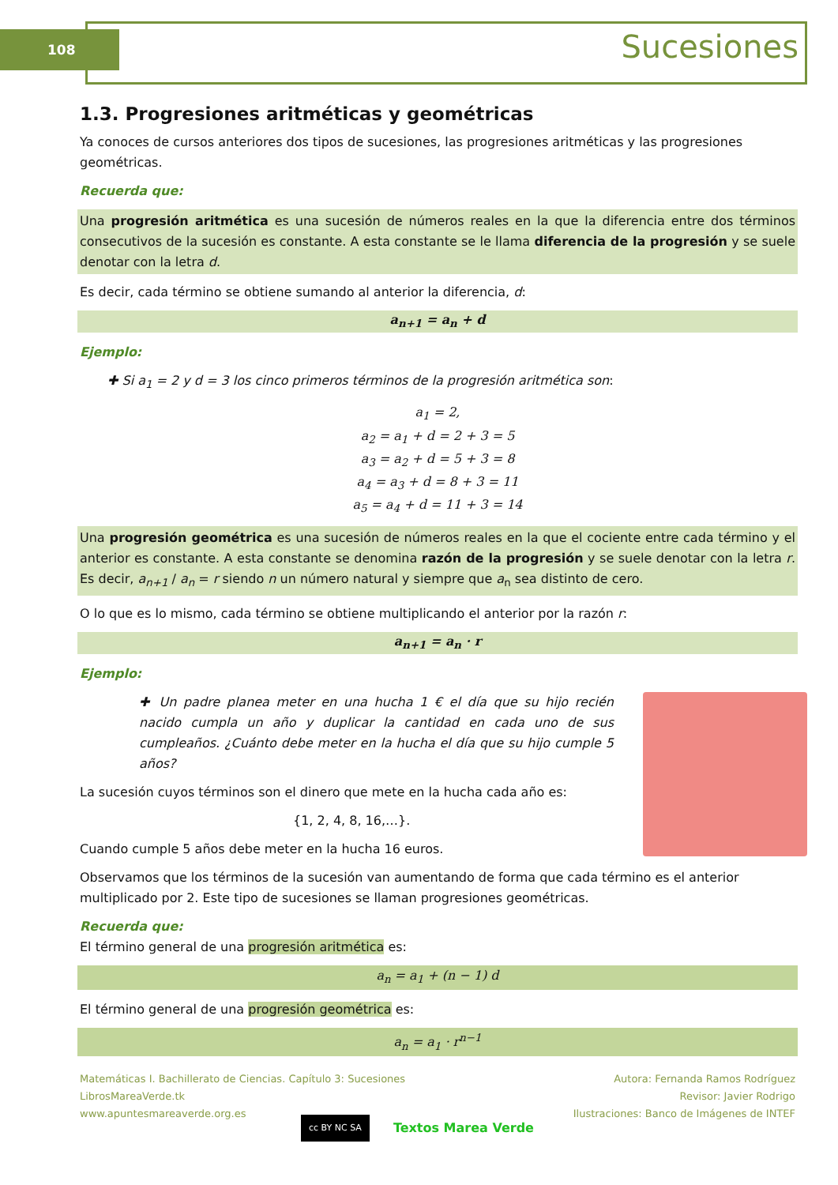108 Sucesiones
1.3. Progresiones aritméticas y geométricas
Ya conoces de cursos anteriores dos tipos de sucesiones, las progresiones aritméticas y las progresiones geométricas.
Recuerda que:
Una progresión aritmética es una sucesión de números reales en la que la diferencia entre dos términos consecutivos de la sucesión es constante. A esta constante se le llama diferencia de la progresión y se suele denotar con la letra d.
Es decir, cada término se obtiene sumando al anterior la diferencia, d:
a<sub>n+1</sub> = a<sub>n</sub> + d
Ejemplo:
✚ Si a<sub>1</sub> = 2 y d = 3 los cinco primeros términos de la progresión aritmética son:
a<sub>1</sub> = 2,
a<sub>2</sub> = a<sub>1</sub> + d = 2 + 3 = 5
a<sub>3</sub> = a<sub>2</sub> + d = 5 + 3 = 8
a<sub>4</sub> = a<sub>3</sub> + d = 8 + 3 = 11
a<sub>5</sub> = a<sub>4</sub> + d = 11 + 3 = 14
Una progresión geométrica es una sucesión de números reales en la que el cociente entre cada término y el anterior es constante. A esta constante se denomina razón de la progresión y se suele denotar con la letra r. Es decir, a<sub>n+1</sub> / a<sub>n</sub> = r siendo n un número natural y siempre que a<sub>n</sub> sea distinto de cero.
O lo que es lo mismo, cada término se obtiene multiplicando el anterior por la razón r:
a<sub>n+1</sub> = a<sub>n</sub> · r
Ejemplo:
✚ Un padre planea meter en una hucha 1 € el día que su hijo recién nacido cumpla un año y duplicar la cantidad en cada uno de sus cumpleaños. ¿Cuánto debe meter en la hucha el día que su hijo cumple 5 años?
La sucesión cuyos términos son el dinero que mete en la hucha cada año es:
{1, 2, 4, 8, 16,…}.
Cuando cumple 5 años debe meter en la hucha 16 euros.
Observamos que los términos de la sucesión van aumentando de forma que cada término es el anterior multiplicado por 2. Este tipo de sucesiones se llaman progresiones geométricas.
Recuerda que:
El término general de una progresión aritmética es:
a<sub>n</sub> = a<sub>1</sub> + (n − 1) d
El término general de una progresión geométrica es:
a<sub>n</sub> = a<sub>1</sub> · r<sup>n−1</sup>
Autora: Fernanda Ramos Rodríguez
Revisor: Javier Rodrigo
Ilustraciones: Banco de Imágenes de INTEF
Matemáticas I. Bachillerato de Ciencias. Capítulo 3: Sucesiones
LibrosMareaVerde.tk
www.apuntesmareaverde.org.es
cc BY NC SA Textos Marea Verde